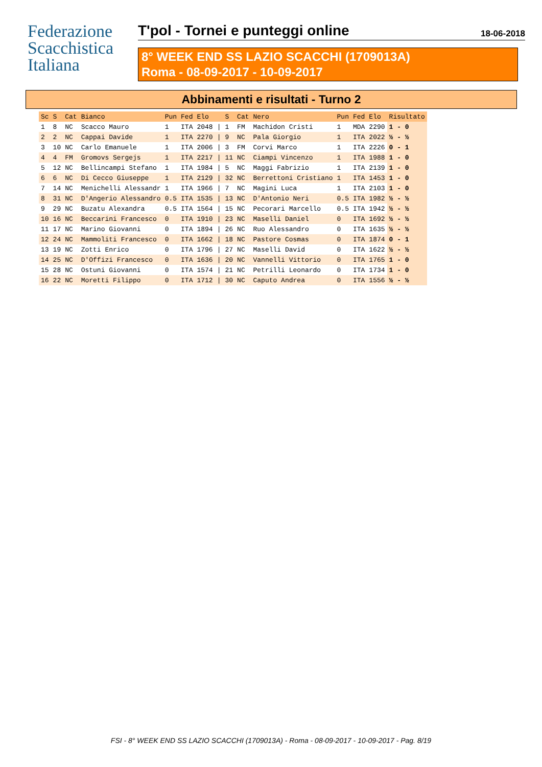Federazione
Scacchistica
Italiana
T'pol - Tornei e punteggi online
18-06-2018
8° WEEK END SS LAZIO SCACCHI (1709013A)
Roma - 08-09-2017 - 10-09-2017
Abbinamenti e risultati - Turno 2
| Sc | S | Cat | Bianco | Pun | Fed | Elo | | S | Cat | Nero | Pun | Fed | Elo | Risultato |
| --- | --- | --- | --- | --- | --- | --- | --- | --- | --- | --- | --- | --- | --- | --- |
| 1 | 8 | NC | Scacco Mauro | 1 | ITA | 2048 | / | 1 | FM | Machidon Cristi | 1 | MDA | 2290 | 1 - 0 |
| 2 | 2 | NC | Cappai Davide | 1 | ITA | 2270 | / | 9 | NC | Pala Giorgio | 1 | ITA | 2022 | ½ - ½ |
| 3 | 10 | NC | Carlo Emanuele | 1 | ITA | 2006 | / | 3 | FM | Corvi Marco | 1 | ITA | 2226 | 0 - 1 |
| 4 | 4 | FM | Gromovs Sergejs | 1 | ITA | 2217 | / | 11 | NC | Ciampi Vincenzo | 1 | ITA | 1988 | 1 - 0 |
| 5 | 12 | NC | Bellincampi Stefano | 1 | ITA | 1984 | / | 5 | NC | Maggi Fabrizio | 1 | ITA | 2139 | 1 - 0 |
| 6 | 6 | NC | Di Cecco Giuseppe | 1 | ITA | 2129 | / | 32 | NC | Berrettoni Cristiano | 1 | ITA | 1453 | 1 - 0 |
| 7 | 14 | NC | Menichelli Alessandr | 1 | ITA | 1966 | / | 7 | NC | Magini Luca | 1 | ITA | 2103 | 1 - 0 |
| 8 | 31 | NC | D'Angerio Alessandro | 0.5 | ITA | 1535 | / | 13 | NC | D'Antonio Neri | 0.5 | ITA | 1982 | ½ - ½ |
| 9 | 29 | NC | Buzatu Alexandra | 0.5 | ITA | 1564 | / | 15 | NC | Pecorari Marcello | 0.5 | ITA | 1942 | ½ - ½ |
| 10 | 16 | NC | Beccarini Francesco | 0 | ITA | 1910 | / | 23 | NC | Maselli Daniel | 0 | ITA | 1692 | ½ - ½ |
| 11 | 17 | NC | Marino Giovanni | 0 | ITA | 1894 | / | 26 | NC | Ruo Alessandro | 0 | ITA | 1635 | ½ - ½ |
| 12 | 24 | NC | Mammoliti Francesco | 0 | ITA | 1662 | / | 18 | NC | Pastore Cosmas | 0 | ITA | 1874 | 0 - 1 |
| 13 | 19 | NC | Zotti Enrico | 0 | ITA | 1796 | / | 27 | NC | Maselli David | 0 | ITA | 1622 | ½ - ½ |
| 14 | 25 | NC | D'Offizi Francesco | 0 | ITA | 1636 | / | 20 | NC | Vannelli Vittorio | 0 | ITA | 1765 | 1 - 0 |
| 15 | 28 | NC | Ostuni Giovanni | 0 | ITA | 1574 | / | 21 | NC | Petrilli Leonardo | 0 | ITA | 1734 | 1 - 0 |
| 16 | 22 | NC | Moretti Filippo | 0 | ITA | 1712 | / | 30 | NC | Caputo Andrea | 0 | ITA | 1556 | ½ - ½ |
FSI - 8° WEEK END SS LAZIO SCACCHI (1709013A) - Roma - 08-09-2017 - 10-09-2017 - Pag. 8/19